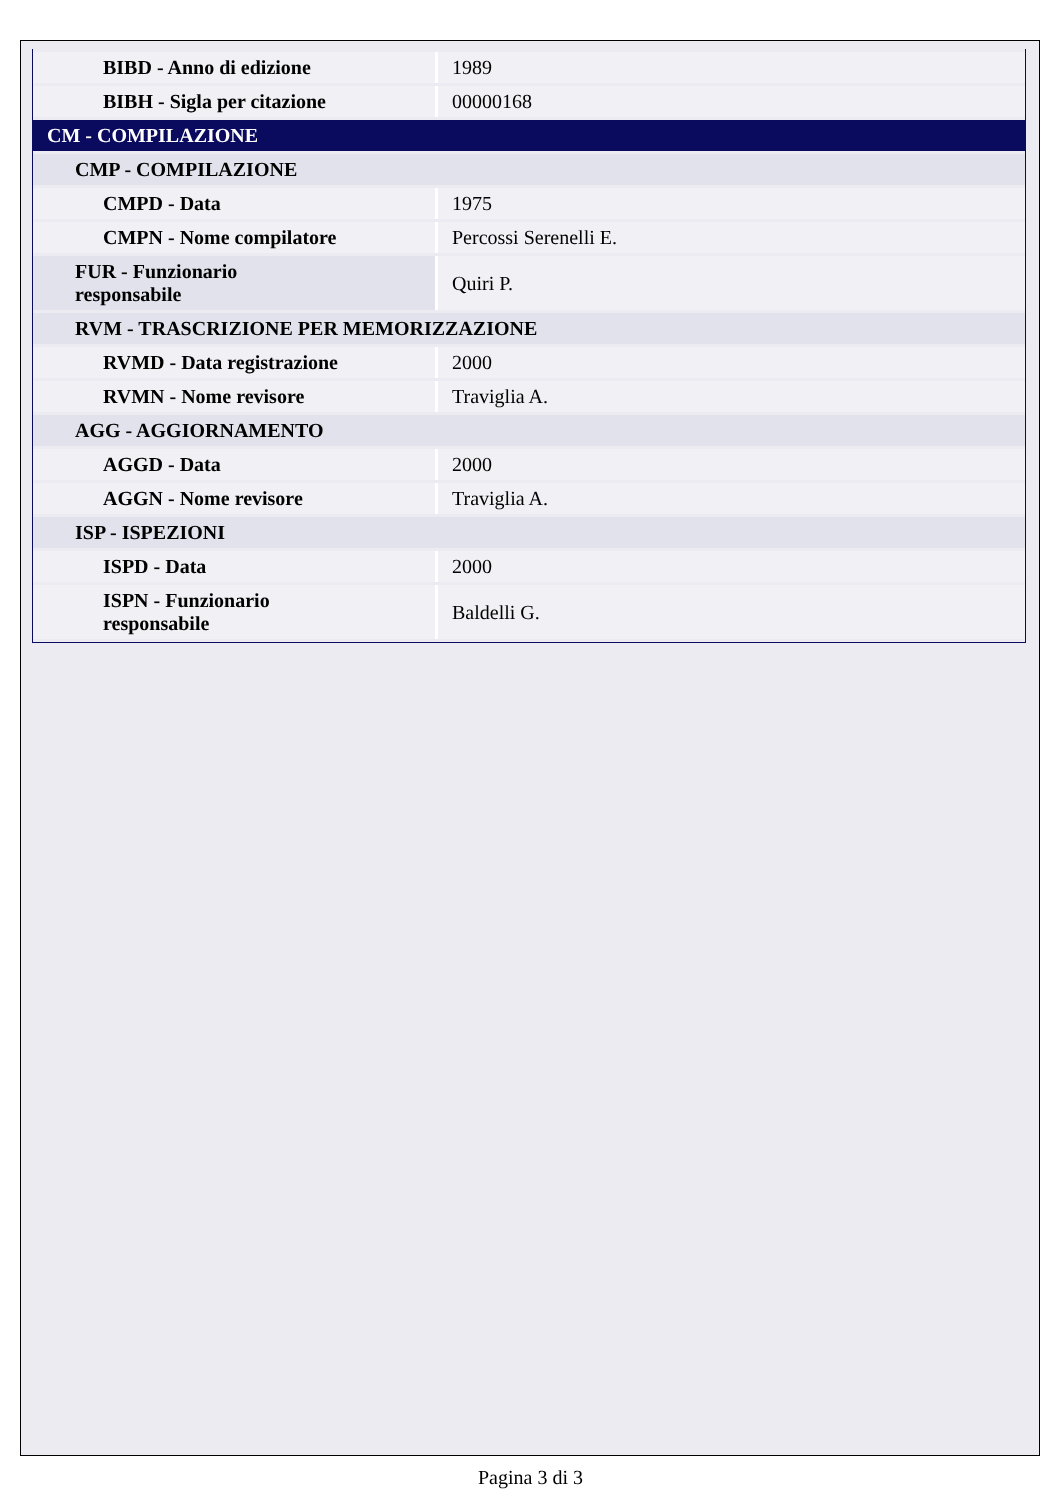| BIBD - Anno di edizione | 1989 |
| BIBH - Sigla per citazione | 00000168 |
| CM - COMPILAZIONE | |
| CMP - COMPILAZIONE | |
| CMPD - Data | 1975 |
| CMPN - Nome compilatore | Percossi Serenelli E. |
| FUR - Funzionario responsabile | Quiri P. |
| RVM - TRASCRIZIONE PER MEMORIZZAZIONE | |
| RVMD - Data registrazione | 2000 |
| RVMN - Nome revisore | Traviglia A. |
| AGG - AGGIORNAMENTO | |
| AGGD - Data | 2000 |
| AGGN - Nome revisore | Traviglia A. |
| ISP - ISPEZIONI | |
| ISPD - Data | 2000 |
| ISPN - Funzionario responsabile | Baldelli G. |
Pagina 3 di 3